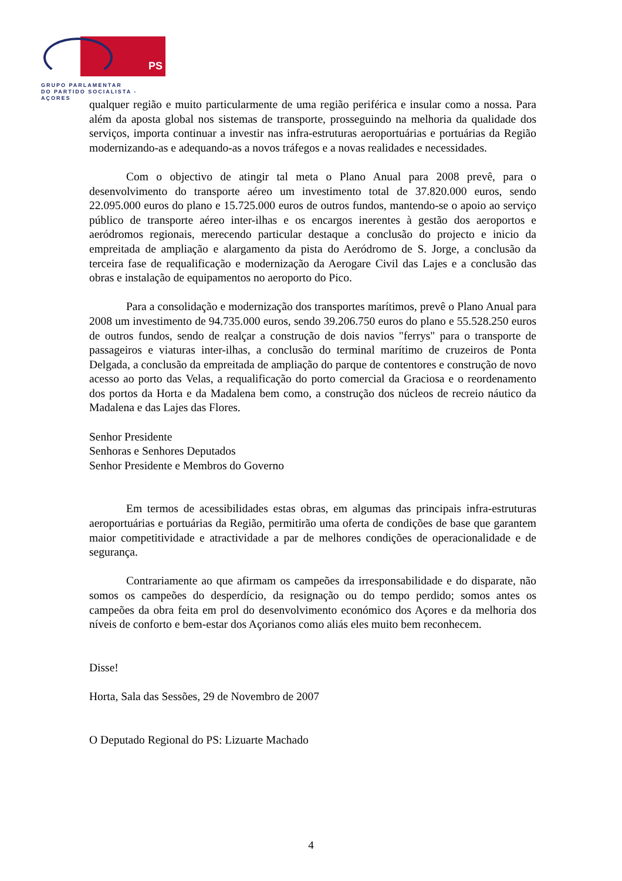PS
GRUPO PARLAMENTAR
DO PARTIDO SOCIALISTA - AÇORES
qualquer região e muito particularmente de uma região periférica e insular como a nossa. Para além da aposta global nos sistemas de transporte, prosseguindo na melhoria da qualidade dos serviços, importa continuar a investir nas infra-estruturas aeroportuárias e portuárias da Região modernizando-as e adequando-as a novos tráfegos e a novas realidades e necessidades.
Com o objectivo de atingir tal meta o Plano Anual para 2008 prevê, para o desenvolvimento do transporte aéreo um investimento total de 37.820.000 euros, sendo 22.095.000 euros do plano e 15.725.000 euros de outros fundos, mantendo-se o apoio ao serviço público de transporte aéreo inter-ilhas e os encargos inerentes à gestão dos aeroportos e aeródromos regionais, merecendo particular destaque a conclusão do projecto e inicio da empreitada de ampliação e alargamento da pista do Aeródromo de S. Jorge, a conclusão da terceira fase de requalificação e modernização da Aerogare Civil das Lajes e a conclusão das obras e instalação de equipamentos no aeroporto do Pico.
Para a consolidação e modernização dos transportes marítimos, prevê o Plano Anual para 2008 um investimento de 94.735.000 euros, sendo 39.206.750 euros do plano e 55.528.250 euros de outros fundos, sendo de realçar a construção de dois navios "ferrys" para o transporte de passageiros e viaturas inter-ilhas, a conclusão do terminal marítimo de cruzeiros de Ponta Delgada, a conclusão da empreitada de ampliação do parque de contentores e construção de novo acesso ao porto das Velas, a requalificação do porto comercial da Graciosa e o reordenamento dos portos da Horta e da Madalena bem como, a construção dos núcleos de recreio náutico da Madalena e das Lajes das Flores.
Senhor Presidente
Senhoras e Senhores Deputados
Senhor Presidente e Membros do Governo
Em termos de acessibilidades estas obras, em algumas das principais infra-estruturas aeroportuárias e portuárias da Região, permitirão uma oferta de condições de base que garantem maior competitividade e atractividade a par de melhores condições de operacionalidade e de segurança.
Contrariamente ao que afirmam os campeões da irresponsabilidade e do disparate, não somos os campeões do desperdício, da resignação ou do tempo perdido; somos antes os campeões da obra feita em prol do desenvolvimento económico dos Açores e da melhoria dos níveis de conforto e bem-estar dos Açorianos como aliás eles muito bem reconhecem.
Disse!
Horta, Sala das Sessões, 29 de Novembro de 2007
O Deputado Regional do PS: Lizuarte Machado
4